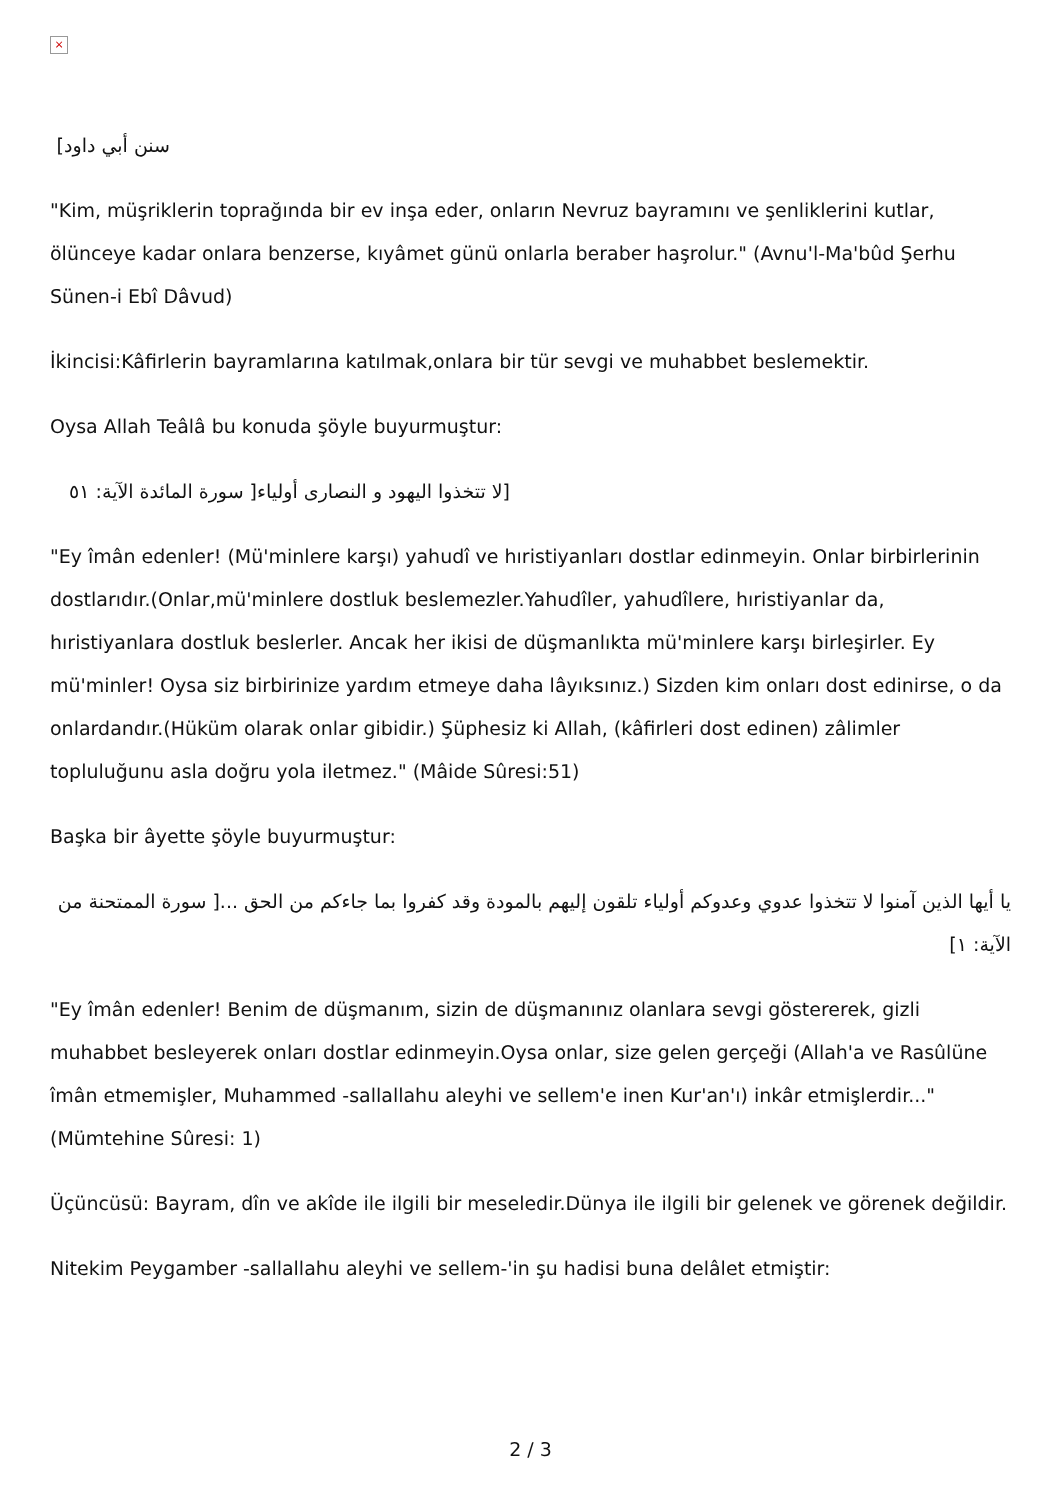×
سنن أبي داود]
"Kim, müşriklerin toprağında bir ev inşa eder, onların Nevruz bayramını ve şenliklerini kutlar, ölünceye kadar onlara benzerse, kıyâmet günü onlarla beraber haşrolur." (Avnu'l-Ma'bûd Şerhu Sünen-i Ebî Dâvud)
İkincisi:Kâfirlerin bayramlarına katılmak,onlara bir tür sevgi ve muhabbet beslemektir.
Oysa Allah Teâlâ bu konuda şöyle buyurmuştur:
[لا تتخذوا اليهود و النصارى أولياء[ سورة المائدة الآية: ٥١
"Ey îmân edenler! (Mü'minlere karşı) yahudî ve hıristiyanları dostlar edinmeyin. Onlar birbirlerinin dostlarıdır.(Onlar,mü'minlere dostluk beslemezler.Yahudîler, yahudîlere, hıristiyanlar da, hıristiyanlara dostluk beslerler. Ancak her ikisi de düşmanlıkta mü'minlere karşı birleşirler. Ey mü'minler! Oysa siz birbirinize yardım etmeye daha lâyıksınız.) Sizden kim onları dost edinirse, o da onlardandır.(Hüküm olarak onlar gibidir.) Şüphesiz ki Allah, (kâfirleri dost edinen) zâlimler topluluğunu asla doğru yola iletmez." (Mâide Sûresi:51)
Başka bir âyette şöyle buyurmuştur:
يا أيها الذين آمنوا لا تتخذوا عدوي وعدوكم أولياء تلقون إليهم بالمودة وقد كفروا بما جاءكم من الحق ...[ سورة الممتحنة من الآية: ١]
"Ey îmân edenler! Benim de düşmanım, sizin de düşmanınız olanlara sevgi göstererek, gizli muhabbet besleyerek onları dostlar edinmeyin.Oysa onlar, size gelen gerçeği (Allah'a ve Rasûlüne îmân etmemişler, Muhammed -sallallahu aleyhi ve sellem'e inen Kur'an'ı) inkâr etmişlerdir..." (Mümtehine Sûresi: 1)
Üçüncüsü: Bayram, dîn ve akîde ile ilgili bir meseledir.Dünya ile ilgili bir gelenek ve görenek değildir.
Nitekim Peygamber -sallallahu aleyhi ve sellem-'in şu hadisi buna delâlet etmiştir:
2 / 3